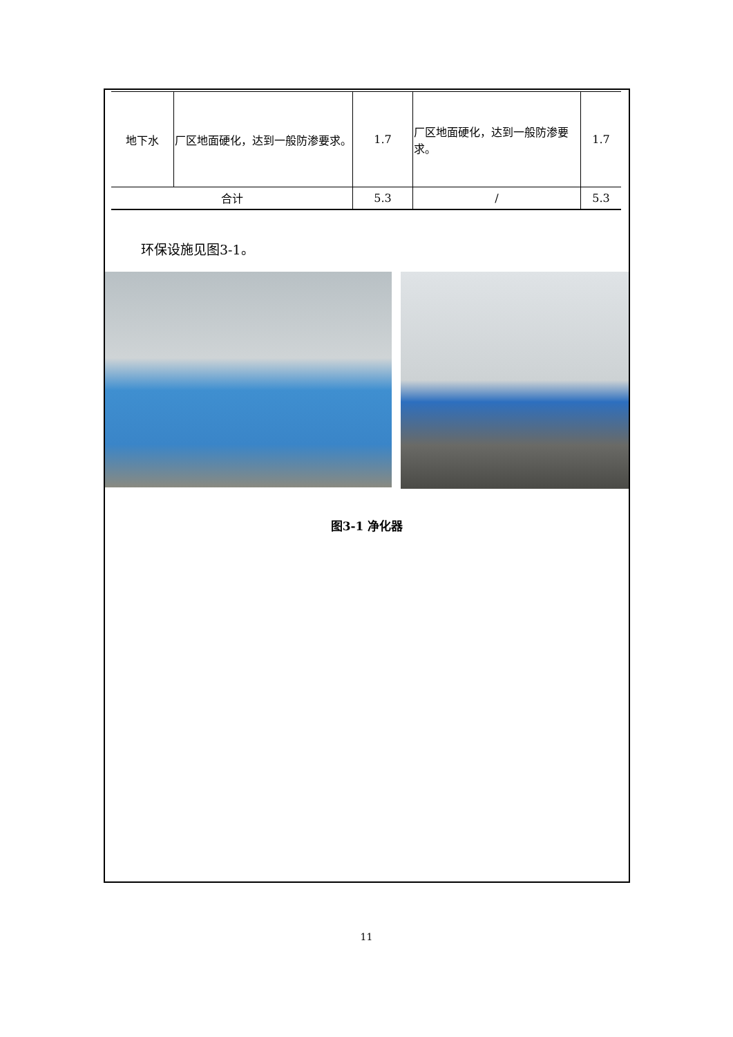| 地下水 | 厂区地面硬化，达到一般防渗要求。 | 1.7 | 厂区地面硬化，达到一般防渗要求。 | 1.7 |
| 合计 | | 5.3 | / | 5.3 |
环保设施见图3-1。
图3-1 净化器
11